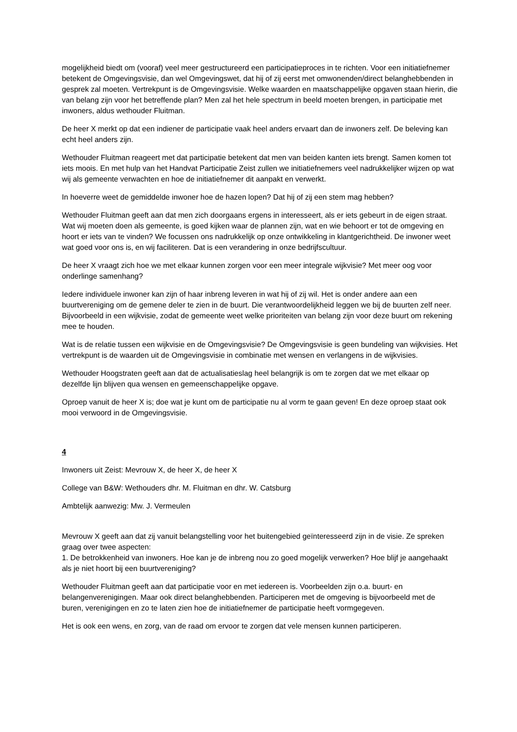mogelijkheid biedt om (vooraf) veel meer gestructureerd een participatieproces in te richten. Voor een initiatiefnemer betekent de Omgevingsvisie, dan wel Omgevingswet, dat hij of zij eerst met omwonenden/direct belanghebbenden in gesprek zal moeten. Vertrekpunt is de Omgevingsvisie. Welke waarden en maatschappelijke opgaven staan hierin, die van belang zijn voor het betreffende plan? Men zal het hele spectrum in beeld moeten brengen, in participatie met inwoners, aldus wethouder Fluitman.
De heer X merkt op dat een indiener de participatie vaak heel anders ervaart dan de inwoners zelf. De beleving kan echt heel anders zijn.
Wethouder Fluitman reageert met dat participatie betekent dat men van beiden kanten iets brengt. Samen komen tot iets moois. En met hulp van het Handvat Participatie Zeist zullen we initiatiefnemers veel nadrukkelijker wijzen op wat wij als gemeente verwachten en hoe de initiatiefnemer dit aanpakt en verwerkt.
In hoeverre weet de gemiddelde inwoner hoe de hazen lopen? Dat hij of zij een stem mag hebben?
Wethouder Fluitman geeft aan dat men zich doorgaans ergens in interesseert, als er iets gebeurt in de eigen straat. Wat wij moeten doen als gemeente, is goed kijken waar de plannen zijn, wat en wie behoort er tot de omgeving en hoort er iets van te vinden? We focussen ons nadrukkelijk op onze ontwikkeling in klantgerichtheid. De inwoner weet wat goed voor ons is, en wij faciliteren. Dat is een verandering in onze bedrijfscultuur.
De heer X vraagt zich hoe we met elkaar kunnen zorgen voor een meer integrale wijkvisie? Met meer oog voor onderlinge samenhang?
Iedere individuele inwoner kan zijn of haar inbreng leveren in wat hij of zij wil. Het is onder andere aan een buurtvereniging om de gemene deler te zien in de buurt. Die verantwoordelijkheid leggen we bij de buurten zelf neer. Bijvoorbeeld in een wijkvisie, zodat de gemeente weet welke prioriteiten van belang zijn voor deze buurt om rekening mee te houden.
Wat is de relatie tussen een wijkvisie en de Omgevingsvisie? De Omgevingsvisie is geen bundeling van wijkvisies. Het vertrekpunt is de waarden uit de Omgevingsvisie in combinatie met wensen en verlangens in de wijkvisies.
Wethouder Hoogstraten geeft aan dat de actualisatieslag heel belangrijk is om te zorgen dat we met elkaar op dezelfde lijn blijven qua wensen en gemeenschappelijke opgave.
Oproep vanuit de heer X is; doe wat je kunt om de participatie nu al vorm te gaan geven! En deze oproep staat ook mooi verwoord in de Omgevingsvisie.
4
Inwoners uit Zeist: Mevrouw X, de heer X, de heer X
College van B&W: Wethouders dhr. M. Fluitman en dhr. W. Catsburg
Ambtelijk aanwezig: Mw. J. Vermeulen
Mevrouw X geeft aan dat zij vanuit belangstelling voor het buitengebied geïnteresseerd zijn in de visie. Ze spreken graag over twee aspecten:
1. De betrokkenheid van inwoners. Hoe kan je de inbreng nou zo goed mogelijk verwerken? Hoe blijf je aangehaakt als je niet hoort bij een buurtvereniging?
Wethouder Fluitman geeft aan dat participatie voor en met iedereen is. Voorbeelden zijn o.a. buurt- en belangenverenigingen. Maar ook direct belanghebbenden. Participeren met de omgeving is bijvoorbeeld met de buren, verenigingen en zo te laten zien hoe de initiatiefnemer de participatie heeft vormgegeven.
Het is ook een wens, en zorg, van de raad om ervoor te zorgen dat vele mensen kunnen participeren.